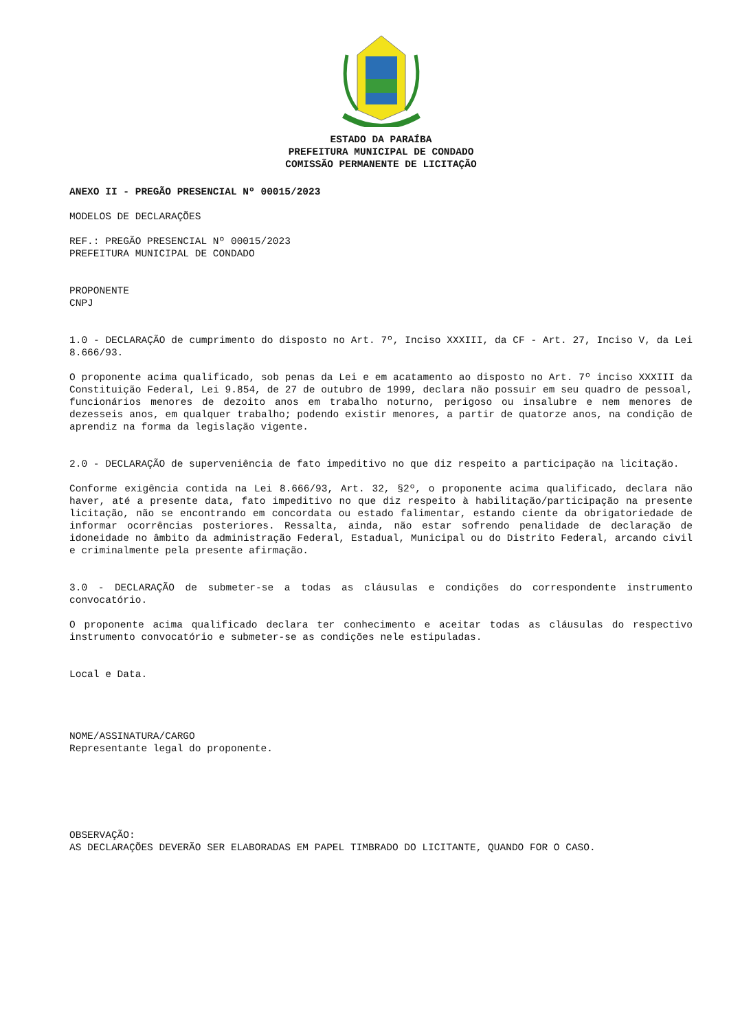ESTADO DA PARAÍBA
PREFEITURA MUNICIPAL DE CONDADO
COMISSÃO PERMANENTE DE LICITAÇÃO
ANEXO II - PREGÃO PRESENCIAL Nº 00015/2023
MODELOS DE DECLARAÇÕES
REF.: PREGÃO PRESENCIAL Nº 00015/2023
PREFEITURA MUNICIPAL DE CONDADO
PROPONENTE
CNPJ
1.0 - DECLARAÇÃO de cumprimento do disposto no Art. 7º, Inciso XXXIII, da CF - Art. 27, Inciso V, da Lei 8.666/93.
O proponente acima qualificado, sob penas da Lei e em acatamento ao disposto no Art. 7º inciso XXXIII da Constituição Federal, Lei 9.854, de 27 de outubro de 1999, declara não possuir em seu quadro de pessoal, funcionários menores de dezoito anos em trabalho noturno, perigoso ou insalubre e nem menores de dezesseis anos, em qualquer trabalho; podendo existir menores, a partir de quatorze anos, na condição de aprendiz na forma da legislação vigente.
2.0 - DECLARAÇÃO de superveniência de fato impeditivo no que diz respeito a participação na licitação.
Conforme exigência contida na Lei 8.666/93, Art. 32, §2º, o proponente acima qualificado, declara não haver, até a presente data, fato impeditivo no que diz respeito à habilitação/participação na presente licitação, não se encontrando em concordata ou estado falimentar, estando ciente da obrigatoriedade de informar ocorrências posteriores. Ressalta, ainda, não estar sofrendo penalidade de declaração de idoneidade no âmbito da administração Federal, Estadual, Municipal ou do Distrito Federal, arcando civil e criminalmente pela presente afirmação.
3.0 - DECLARAÇÃO de submeter-se a todas as cláusulas e condições do correspondente instrumento convocatório.
O proponente acima qualificado declara ter conhecimento e aceitar todas as cláusulas do respectivo instrumento convocatório e submeter-se as condições nele estipuladas.
Local e Data.
NOME/ASSINATURA/CARGO
Representante legal do proponente.
OBSERVAÇÃO:
AS DECLARAÇÕES DEVERÃO SER ELABORADAS EM PAPEL TIMBRADO DO LICITANTE, QUANDO FOR O CASO.